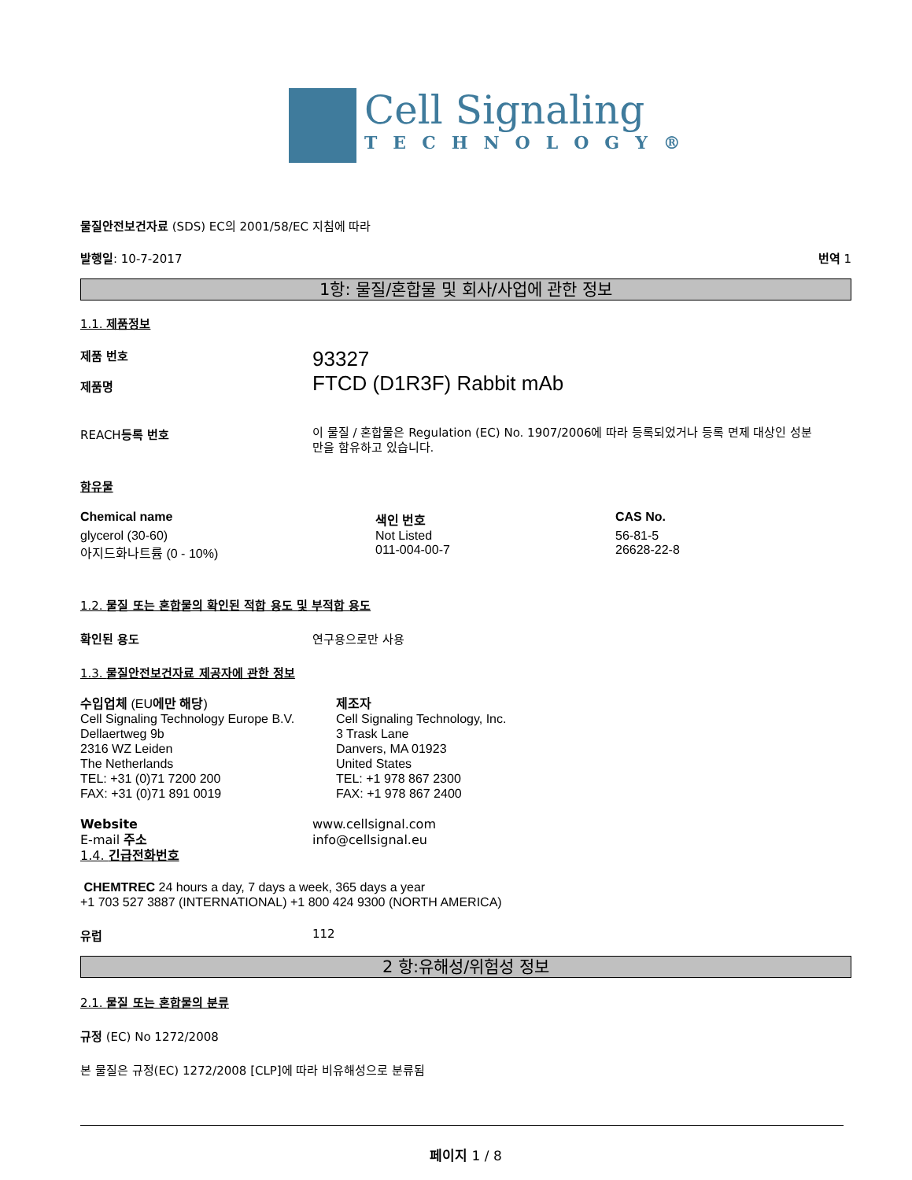Cell Signaling
TECHNOLOGY®
물질안전보건자료 (SDS) EC의 2001/58/EC 지침에 따라
발행일: 10-7-2017 번역 1
1항: 물질/혼합물 및 회사/사업에 관한 정보
1.1. 제품정보
제품 번호
제품명
93327
FTCD (D1R3F) Rabbit mAb
REACH등록 번호
이 물질 / 혼합물은 Regulation (EC) No. 1907/2006에 따라 등록되었거나 등록 면제 대상인 성분만을 함유하고 있습니다.
함유물
| Chemical name | 색인 번호 | CAS No. |
| --- | --- | --- |
| glycerol (30-60) | Not Listed | 56-81-5 |
| 아지드화나트륨 (0 - 10%) | 011-004-00-7 | 26628-22-8 |
1.2. 물질 또는 혼합물의 확인된 적합 용도 및 부적합 용도
확인된 용도 연구용으로만 사용
1.3. 물질안전보건자료 제공자에 관한 정보
수입업체 (EU에만 해당)
Cell Signaling Technology Europe B.V.
Dellaertweg 9b
2316 WZ Leiden
The Netherlands
TEL: +31 (0)71 7200 200
FAX: +31 (0)71 891 0019
제조자
Cell Signaling Technology, Inc.
3 Trask Lane
Danvers, MA 01923
United States
TEL: +1 978 867 2300
FAX: +1 978 867 2400
Website
E-mail 주소
1.4. 긴급전화번호
www.cellsignal.com
info@cellsignal.eu
CHEMTREC 24 hours a day, 7 days a week, 365 days a year
+1 703 527 3887 (INTERNATIONAL) +1 800 424 9300 (NORTH AMERICA)
유럽 112
2 항:유해성/위험성 정보
2.1. 물질 또는 혼합물의 분류
규정 (EC) No 1272/2008
본 물질은 규정(EC) 1272/2008 [CLP]에 따라 비유해성으로 분류됨
페이지 1 / 8